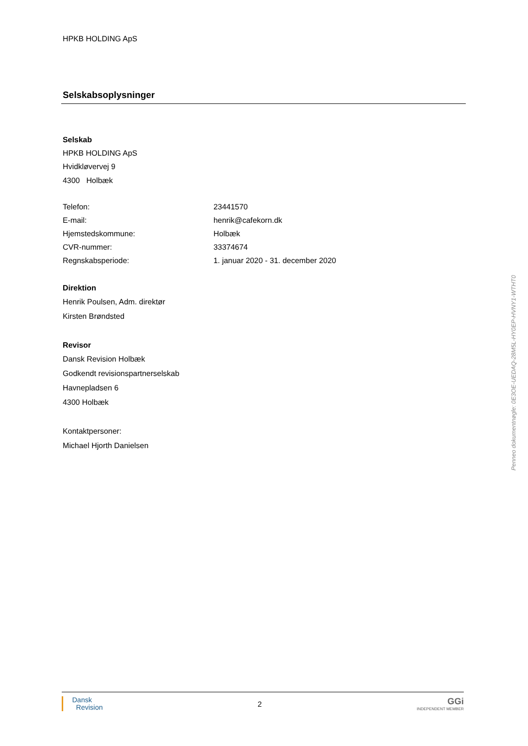HPKB HOLDING ApS
Selskabsoplysninger
Selskab
HPKB HOLDING ApS
Hvidkløvervej 9
4300 Holbæk
Telefon: 23441570
E-mail: henrik@cafekorn.dk
Hjemstedskommune: Holbæk
CVR-nummer: 33374674
Regnskabsperiode: 1. januar 2020 - 31. december 2020
Direktion
Henrik Poulsen, Adm. direktør
Kirsten Brøndsted
Revisor
Dansk Revision Holbæk
Godkendt revisionspartnerselskab
Havnepladsen 6
4300 Holbæk
Kontaktpersoner:
Michael Hjorth Danielsen
Penneo dokumentnøgle: 0E3OE-UEDAQ-28M5L-HY0EP-HVNY1-WTHT0
Dansk
Revision
2
GGi
INDEPENDENT MEMBER